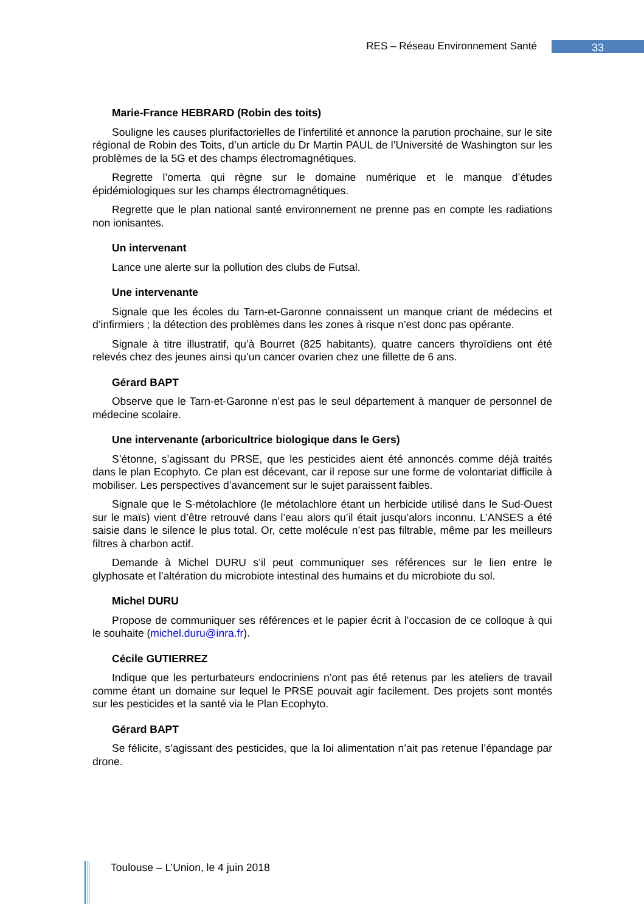RES – Réseau Environnement Santé 33
Marie-France HEBRARD (Robin des toits)
Souligne les causes plurifactorielles de l’infertilité et annonce la parution prochaine, sur le site régional de Robin des Toits, d’un article du Dr Martin PAUL de l’Université de Washington sur les problèmes de la 5G et des champs électromagnétiques.
Regrette l’omerta qui règne sur le domaine numérique et le manque d’études épidémiologiques sur les champs électromagnétiques.
Regrette que le plan national santé environnement ne prenne pas en compte les radiations non ionisantes.
Un intervenant
Lance une alerte sur la pollution des clubs de Futsal.
Une intervenante
Signale que les écoles du Tarn-et-Garonne connaissent un manque criant de médecins et d’infirmiers ; la détection des problèmes dans les zones à risque n’est donc pas opérante.
Signale à titre illustratif, qu’à Bourret (825 habitants), quatre cancers thyroïdiens ont été relevés chez des jeunes ainsi qu’un cancer ovarien chez une fillette de 6 ans.
Gérard BAPT
Observe que le Tarn-et-Garonne n’est pas le seul département à manquer de personnel de médecine scolaire.
Une intervenante (arboricultrice biologique dans le Gers)
S’étonne, s’agissant du PRSE, que les pesticides aient été annoncés comme déjà traités dans le plan Ecophyto. Ce plan est décevant, car il repose sur une forme de volontariat difficile à mobiliser. Les perspectives d’avancement sur le sujet paraissent faibles.
Signale que le S-métolachlore (le métolachlore étant un herbicide utilisé dans le Sud-Ouest sur le maïs) vient d’être retrouvé dans l’eau alors qu’il était jusqu’alors inconnu. L’ANSES a été saisie dans le silence le plus total. Or, cette molécule n’est pas filtrable, même par les meilleurs filtres à charbon actif.
Demande à Michel DURU s’il peut communiquer ses références sur le lien entre le glyphosate et l’altération du microbiote intestinal des humains et du microbiote du sol.
Michel DURU
Propose de communiquer ses références et le papier écrit à l’occasion de ce colloque à qui le souhaite (michel.duru@inra.fr).
Cécile GUTIERREZ
Indique que les perturbateurs endocriniens n’ont pas été retenus par les ateliers de travail comme étant un domaine sur lequel le PRSE pouvait agir facilement. Des projets sont montés sur les pesticides et la santé via le Plan Ecophyto.
Gérard BAPT
Se félicite, s’agissant des pesticides, que la loi alimentation n’ait pas retenue l’épandage par drone.
Toulouse – L’Union, le 4 juin 2018